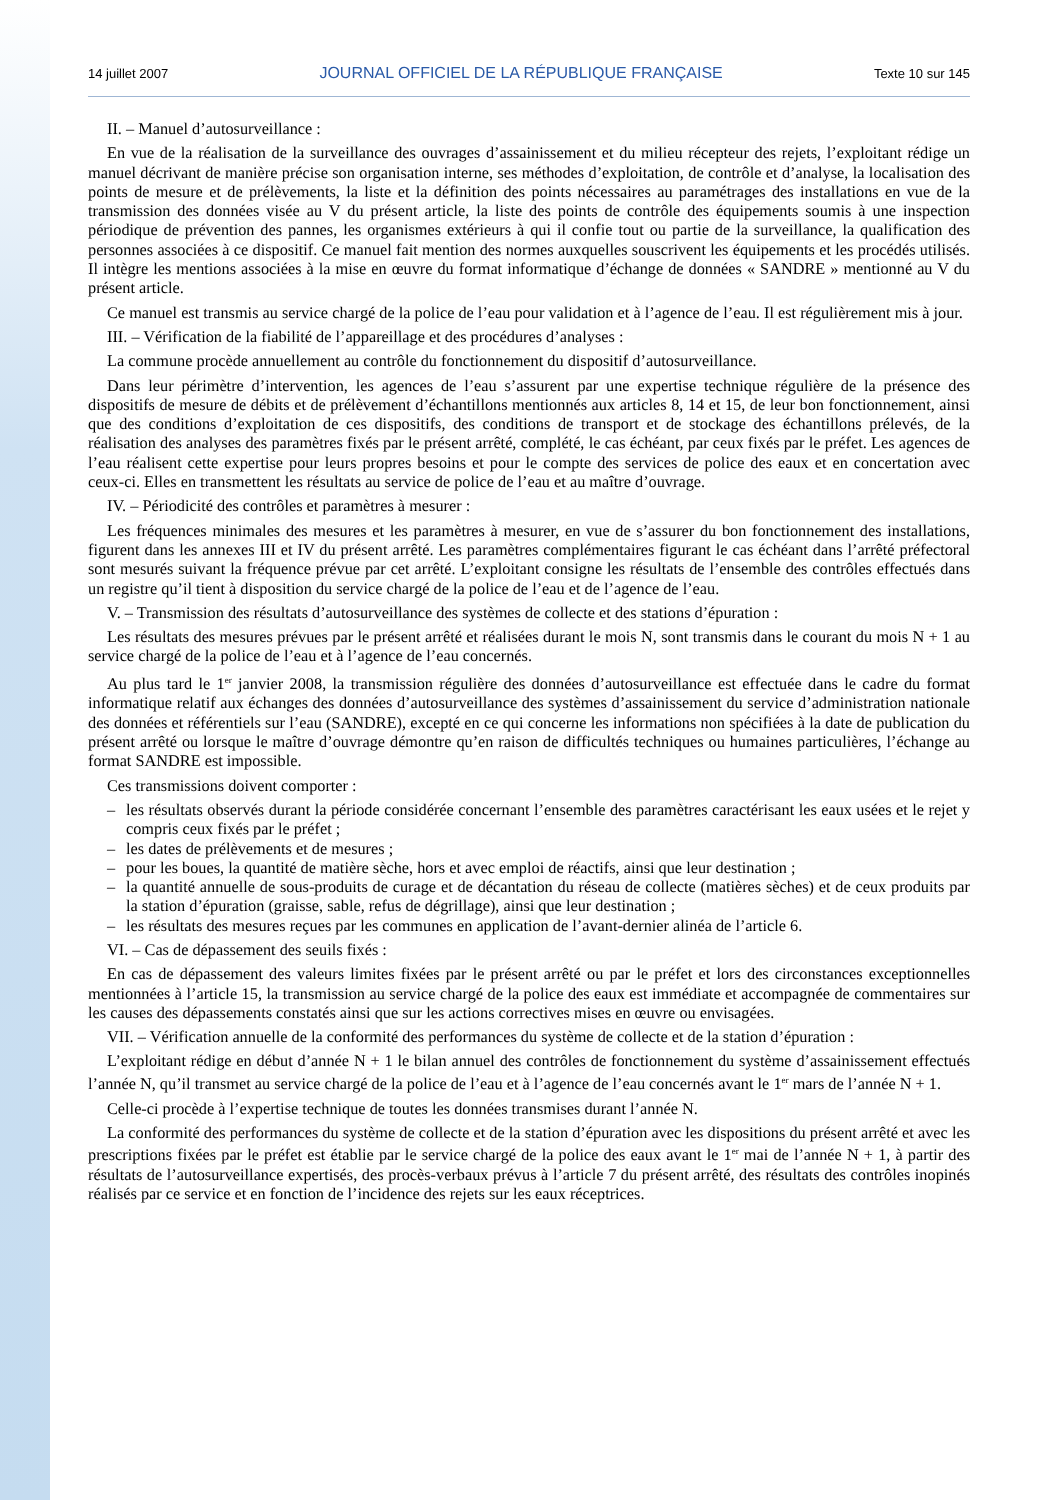14 juillet 2007 JOURNAL OFFICIEL DE LA RÉPUBLIQUE FRANÇAISE Texte 10 sur 145
II. – Manuel d’autosurveillance :
En vue de la réalisation de la surveillance des ouvrages d’assainissement et du milieu récepteur des rejets, l’exploitant rédige un manuel décrivant de manière précise son organisation interne, ses méthodes d’exploitation, de contrôle et d’analyse, la localisation des points de mesure et de prélèvements, la liste et la définition des points nécessaires au paramétrages des installations en vue de la transmission des données visée au V du présent article, la liste des points de contrôle des équipements soumis à une inspection périodique de prévention des pannes, les organismes extérieurs à qui il confie tout ou partie de la surveillance, la qualification des personnes associées à ce dispositif. Ce manuel fait mention des normes auxquelles souscrivent les équipements et les procédés utilisés. Il intègre les mentions associées à la mise en œuvre du format informatique d’échange de données « SANDRE » mentionné au V du présent article.
Ce manuel est transmis au service chargé de la police de l’eau pour validation et à l’agence de l’eau. Il est régulièrement mis à jour.
III. – Vérification de la fiabilité de l’appareillage et des procédures d’analyses :
La commune procède annuellement au contrôle du fonctionnement du dispositif d’autosurveillance.
Dans leur périmètre d’intervention, les agences de l’eau s’assurent par une expertise technique régulière de la présence des dispositifs de mesure de débits et de prélèvement d’échantillons mentionnés aux articles 8, 14 et 15, de leur bon fonctionnement, ainsi que des conditions d’exploitation de ces dispositifs, des conditions de transport et de stockage des échantillons prélevés, de la réalisation des analyses des paramètres fixés par le présent arrêté, complété, le cas échéant, par ceux fixés par le préfet. Les agences de l’eau réalisent cette expertise pour leurs propres besoins et pour le compte des services de police des eaux et en concertation avec ceux-ci. Elles en transmettent les résultats au service de police de l’eau et au maître d’ouvrage.
IV. – Périodicité des contrôles et paramètres à mesurer :
Les fréquences minimales des mesures et les paramètres à mesurer, en vue de s’assurer du bon fonctionnement des installations, figurent dans les annexes III et IV du présent arrêté. Les paramètres complémentaires figurant le cas échéant dans l’arrêté préfectoral sont mesurés suivant la fréquence prévue par cet arrêté. L’exploitant consigne les résultats de l’ensemble des contrôles effectués dans un registre qu’il tient à disposition du service chargé de la police de l’eau et de l’agence de l’eau.
V. – Transmission des résultats d’autosurveillance des systèmes de collecte et des stations d’épuration :
Les résultats des mesures prévues par le présent arrêté et réalisées durant le mois N, sont transmis dans le courant du mois N + 1 au service chargé de la police de l’eau et à l’agence de l’eau concernés.
Au plus tard le 1<sup>er</sup> janvier 2008, la transmission régulière des données d’autosurveillance est effectuée dans le cadre du format informatique relatif aux échanges des données d’autosurveillance des systèmes d’assainissement du service d’administration nationale des données et référentiels sur l’eau (SANDRE), excepté en ce qui concerne les informations non spécifiées à la date de publication du présent arrêté ou lorsque le maître d’ouvrage démontre qu’en raison de difficultés techniques ou humaines particulières, l’échange au format SANDRE est impossible.
Ces transmissions doivent comporter :
– les résultats observés durant la période considérée concernant l’ensemble des paramètres caractérisant les eaux usées et le rejet y compris ceux fixés par le préfet ;
– les dates de prélèvements et de mesures ;
– pour les boues, la quantité de matière sèche, hors et avec emploi de réactifs, ainsi que leur destination ;
– la quantité annuelle de sous-produits de curage et de décantation du réseau de collecte (matières sèches) et de ceux produits par la station d’épuration (graisse, sable, refus de dégrillage), ainsi que leur destination ;
– les résultats des mesures reçues par les communes en application de l’avant-dernier alinéa de l’article 6.
VI. – Cas de dépassement des seuils fixés :
En cas de dépassement des valeurs limites fixées par le présent arrêté ou par le préfet et lors des circonstances exceptionnelles mentionnées à l’article 15, la transmission au service chargé de la police des eaux est immédiate et accompagnée de commentaires sur les causes des dépassements constatés ainsi que sur les actions correctives mises en œuvre ou envisagées.
VII. – Vérification annuelle de la conformité des performances du système de collecte et de la station d’épuration :
L’exploitant rédige en début d’année N + 1 le bilan annuel des contrôles de fonctionnement du système d’assainissement effectués l’année N, qu’il transmet au service chargé de la police de l’eau et à l’agence de l’eau concernés avant le 1<sup>er</sup> mars de l’année N + 1.
Celle-ci procède à l’expertise technique de toutes les données transmises durant l’année N.
La conformité des performances du système de collecte et de la station d’épuration avec les dispositions du présent arrêté et avec les prescriptions fixées par le préfet est établie par le service chargé de la police des eaux avant le 1<sup>er</sup> mai de l’année N + 1, à partir des résultats de l’autosurveillance expertisés, des procès-verbaux prévus à l’article 7 du présent arrêté, des résultats des contrôles inopinés réalisés par ce service et en fonction de l’incidence des rejets sur les eaux réceptrices.